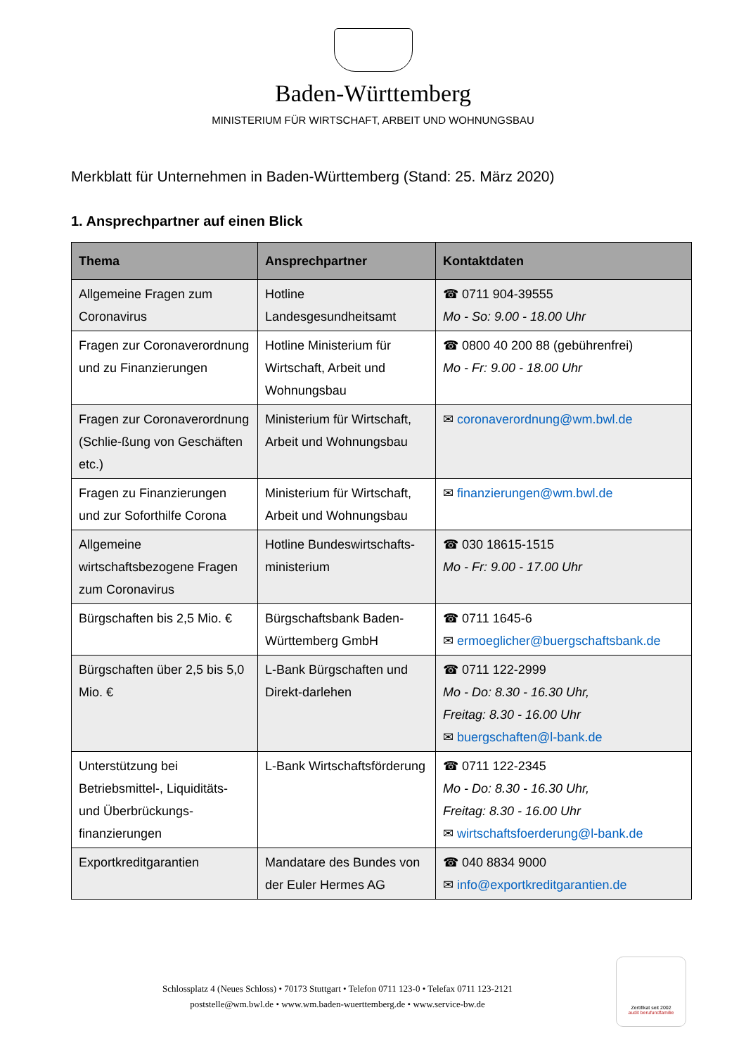Baden-Württemberg
MINISTERIUM FÜR WIRTSCHAFT, ARBEIT UND WOHNUNGSBAU
Merkblatt für Unternehmen in Baden-Württemberg (Stand: 25. März 2020)
1. Ansprechpartner auf einen Blick
| Thema | Ansprechpartner | Kontaktdaten |
| --- | --- | --- |
| Allgemeine Fragen zum Coronavirus | Hotline Landesgesundheitsamt | ☎ 0711 904-39555 Mo - So: 9.00 - 18.00 Uhr |
| Fragen zur Coronaverordnung und zu Finanzierungen | Hotline Ministerium für Wirtschaft, Arbeit und Wohnungsbau | ☎ 0800 40 200 88 (gebührenfrei) Mo - Fr: 9.00 - 18.00 Uhr |
| Fragen zur Coronaverordnung (Schlie-ßung von Geschäften etc.) | Ministerium für Wirtschaft, Arbeit und Wohnungsbau | ✉ coronaverordnung@wm.bwl.de |
| Fragen zu Finanzierungen und zur Soforthilfe Corona | Ministerium für Wirtschaft, Arbeit und Wohnungsbau | ✉ finanzierungen@wm.bwl.de |
| Allgemeine wirtschaftsbezogene Fragen zum Coronavirus | Hotline Bundeswirtschafts-ministerium | ☎ 030 18615-1515 Mo - Fr: 9.00 - 17.00 Uhr |
| Bürgschaften bis 2,5 Mio. € | Bürgschaftsbank Baden-Württemberg GmbH | ☎ 0711 1645-6 ✉ ermoeglicher@buergschaftsbank.de |
| Bürgschaften über 2,5 bis 5,0 Mio. € | L-Bank Bürgschaften und Direkt-darlehen | ☎ 0711 122-2999 Mo - Do: 8.30 - 16.30 Uhr, Freitag: 8.30 - 16.00 Uhr ✉ buergschaften@l-bank.de |
| Unterstützung bei Betriebsmittel-, Liquiditäts- und Überbrückungs-finanzierungen | L-Bank Wirtschaftsförderung | ☎ 0711 122-2345 Mo - Do: 8.30 - 16.30 Uhr, Freitag: 8.30 - 16.00 Uhr ✉ wirtschaftsfoerderung@l-bank.de |
| Exportkreditgarantien | Mandatare des Bundes von der Euler Hermes AG | ☎ 040 8834 9000 ✉ info@exportkreditgarantien.de |
Schlossplatz 4 (Neues Schloss) • 70173 Stuttgart • Telefon 0711 123-0 • Telefax 0711 123-2121
poststelle@wm.bwl.de • www.wm.baden-wuerttemberg.de • www.service-bw.de
Zertifikat seit 2002
audit berufundfamilie